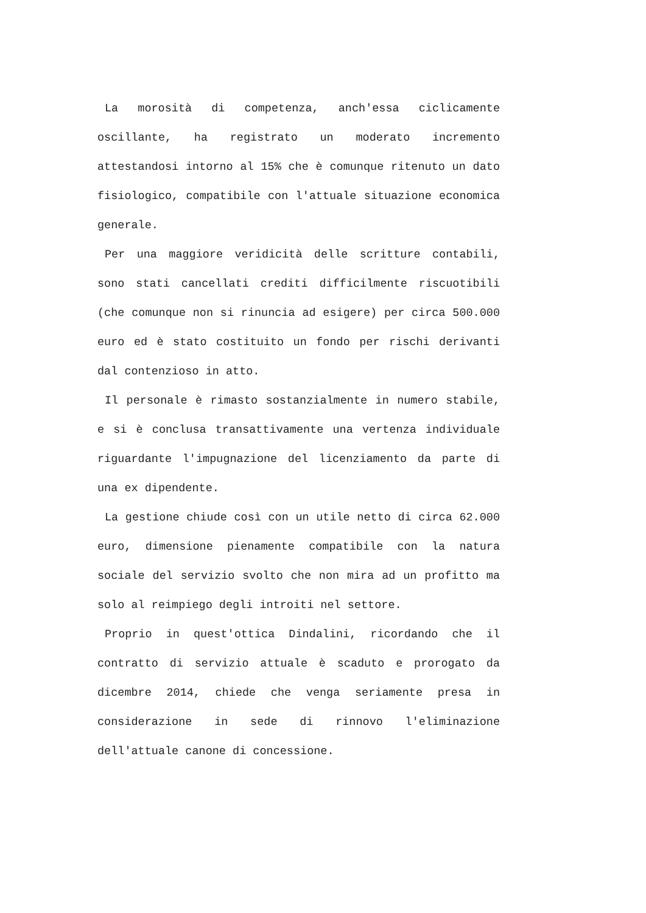La morosità di competenza, anch'essa ciclicamente oscillante, ha registrato un moderato incremento attestandosi intorno al 15% che è comunque ritenuto un dato fisiologico, compatibile con l'attuale situazione economica generale.
Per una maggiore veridicità delle scritture contabili, sono stati cancellati crediti difficilmente riscuotibili (che comunque non si rinuncia ad esigere) per circa 500.000 euro ed è stato costituito un fondo per rischi derivanti dal contenzioso in atto.
Il personale è rimasto sostanzialmente in numero stabile, e si è conclusa transattivamente una vertenza individuale riguardante l'impugnazione del licenziamento da parte di una ex dipendente.
La gestione chiude così con un utile netto di circa 62.000 euro, dimensione pienamente compatibile con la natura sociale del servizio svolto che non mira ad un profitto ma solo al reimpiego degli introiti nel settore.
Proprio in quest'ottica Dindalini, ricordando che il contratto di servizio attuale è scaduto e prorogato da dicembre 2014, chiede che venga seriamente presa in considerazione in sede di rinnovo l'eliminazione dell'attuale canone di concessione.